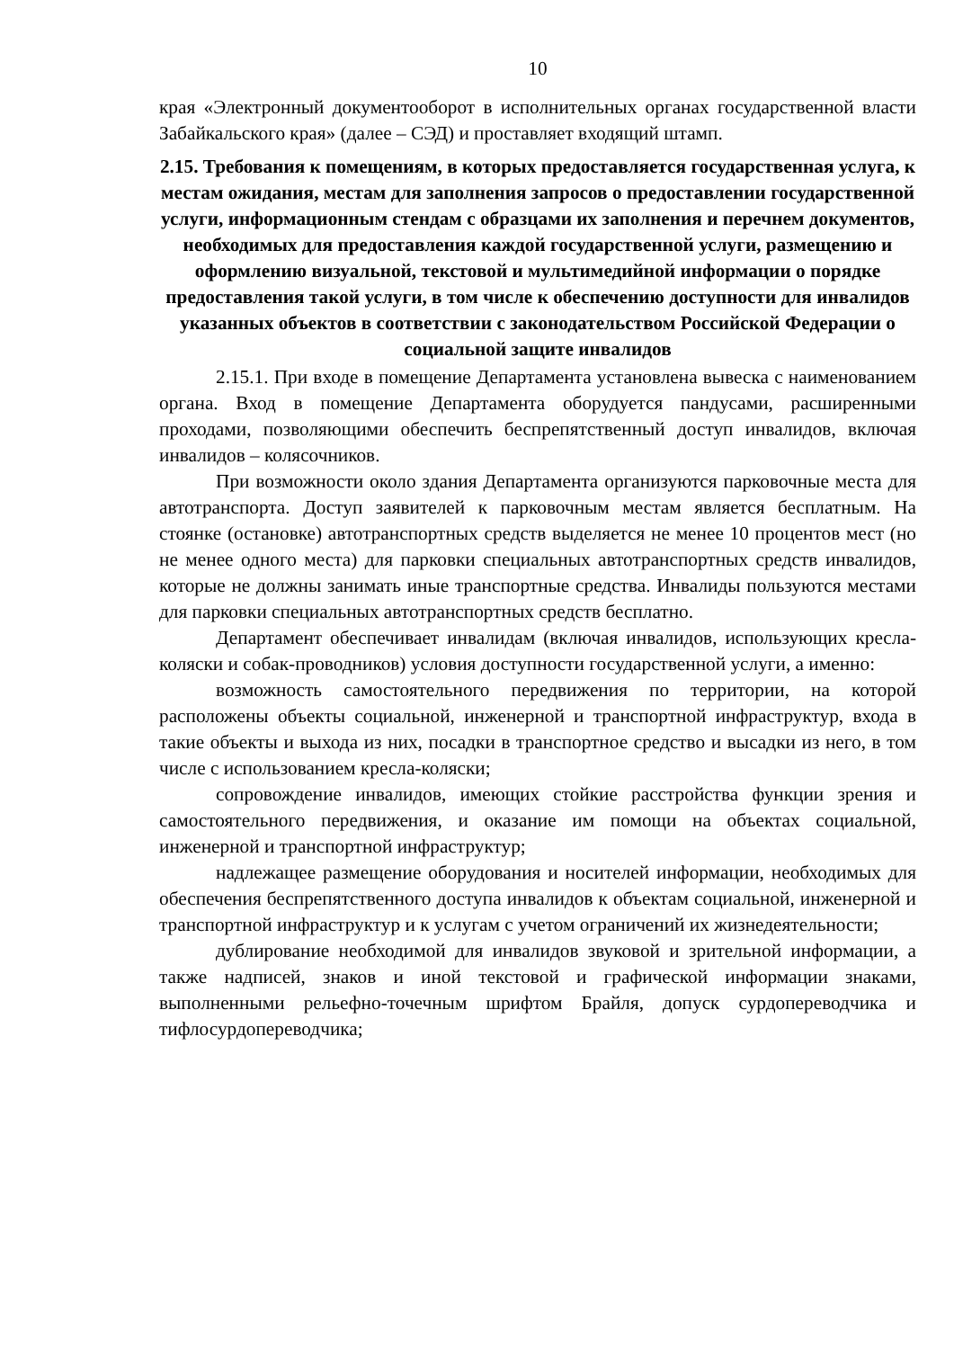10
края «Электронный документооборот в исполнительных органах государственной власти Забайкальского края» (далее – СЭД) и проставляет входящий штамп.
2.15. Требования к помещениям, в которых предоставляется государственная услуга, к местам ожидания, местам для заполнения запросов о предоставлении государственной услуги, информационным стендам с образцами их заполнения и перечнем документов, необходимых для предоставления каждой государственной услуги, размещению и оформлению визуальной, текстовой и мультимедийной информации о порядке предоставления такой услуги, в том числе к обеспечению доступности для инвалидов указанных объектов в соответствии с законодательством Российской Федерации о социальной защите инвалидов
2.15.1. При входе в помещение Департамента установлена вывеска с наименованием органа. Вход в помещение Департамента оборудуется пандусами, расширенными проходами, позволяющими обеспечить беспрепятственный доступ инвалидов, включая инвалидов – колясочников.
При возможности около здания Департамента организуются парковочные места для автотранспорта. Доступ заявителей к парковочным местам является бесплатным. На стоянке (остановке) автотранспортных средств выделяется не менее 10 процентов мест (но не менее одного места) для парковки специальных автотранспортных средств инвалидов, которые не должны занимать иные транспортные средства. Инвалиды пользуются местами для парковки специальных автотранспортных средств бесплатно.
Департамент обеспечивает инвалидам (включая инвалидов, использующих кресла-коляски и собак-проводников) условия доступности государственной услуги, а именно:
возможность самостоятельного передвижения по территории, на которой расположены объекты социальной, инженерной и транспортной инфраструктур, входа в такие объекты и выхода из них, посадки в транспортное средство и высадки из него, в том числе с использованием кресла-коляски;
сопровождение инвалидов, имеющих стойкие расстройства функции зрения и самостоятельного передвижения, и оказание им помощи на объектах социальной, инженерной и транспортной инфраструктур;
надлежащее размещение оборудования и носителей информации, необходимых для обеспечения беспрепятственного доступа инвалидов к объектам социальной, инженерной и транспортной инфраструктур и к услугам с учетом ограничений их жизнедеятельности;
дублирование необходимой для инвалидов звуковой и зрительной информации, а также надписей, знаков и иной текстовой и графической информации знаками, выполненными рельефно-точечным шрифтом Брайля, допуск сурдопереводчика и тифлосурдопереводчика;